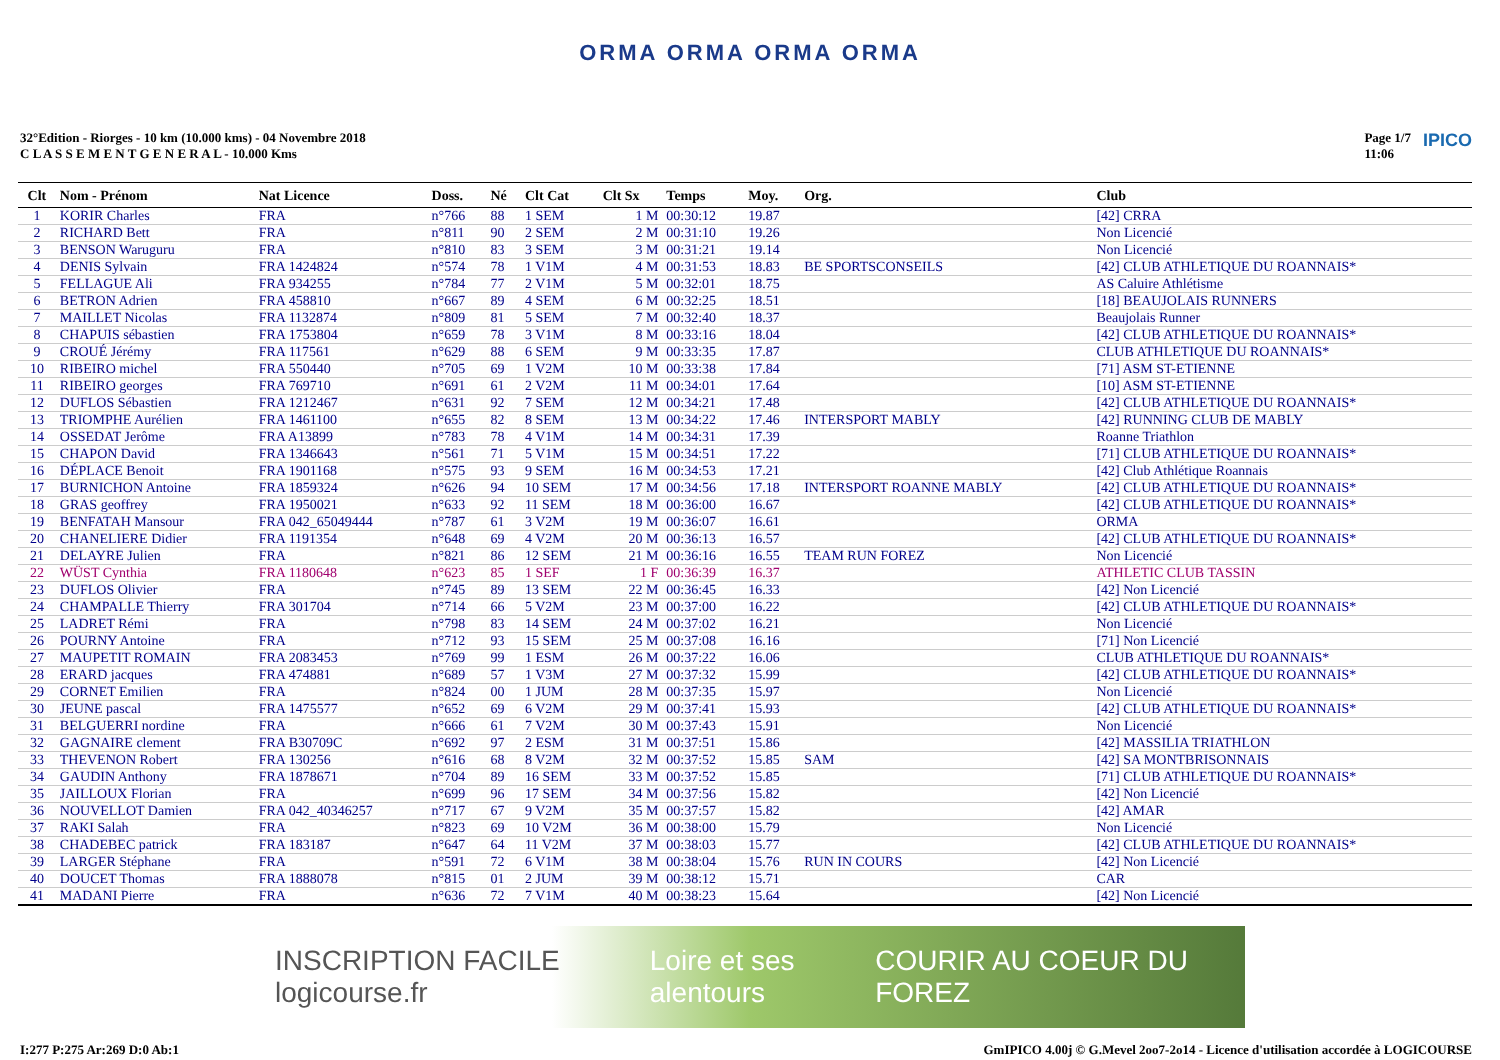ORMA ORMA ORMA ORMA
32°Edition - Riorges - 10 km (10.000 kms) - 04 Novembre 2018
C L A S S E M E N T G E N E R A L - 10.000 Kms
Page 1/7
11:06 IPICO
| Clt | Nom - Prénom | Nat Licence | Doss. | Né | Clt Cat | Clt Sx | Temps | Moy. | Org. | Club |
| --- | --- | --- | --- | --- | --- | --- | --- | --- | --- | --- |
| 1 | KORIR Charles | FRA | n°766 | 88 | 1 SEM | 1 M | 00:30:12 | 19.87 | | [42] CRRA |
| 2 | RICHARD Bett | FRA | n°811 | 90 | 2 SEM | 2 M | 00:31:10 | 19.26 | | Non Licencié |
| 3 | BENSON Waruguru | FRA | n°810 | 83 | 3 SEM | 3 M | 00:31:21 | 19.14 | | Non Licencié |
| 4 | DENIS Sylvain | FRA 1424824 | n°574 | 78 | 1 V1M | 4 M | 00:31:53 | 18.83 | BE SPORTSCONSEILS | [42] CLUB ATHLETIQUE DU ROANNAIS* |
| 5 | FELLAGUE Ali | FRA 934255 | n°784 | 77 | 2 V1M | 5 M | 00:32:01 | 18.75 | | AS Caluire Athlétisme |
| 6 | BETRON Adrien | FRA 458810 | n°667 | 89 | 4 SEM | 6 M | 00:32:25 | 18.51 | | [18] BEAUJOLAIS RUNNERS |
| 7 | MAILLET Nicolas | FRA 1132874 | n°809 | 81 | 5 SEM | 7 M | 00:32:40 | 18.37 | | Beaujolais Runner |
| 8 | CHAPUIS sébastien | FRA 1753804 | n°659 | 78 | 3 V1M | 8 M | 00:33:16 | 18.04 | | [42] CLUB ATHLETIQUE DU ROANNAIS* |
| 9 | CROUÉ Jérémy | FRA 117561 | n°629 | 88 | 6 SEM | 9 M | 00:33:35 | 17.87 | | CLUB ATHLETIQUE DU ROANNAIS* |
| 10 | RIBEIRO michel | FRA 550440 | n°705 | 69 | 1 V2M | 10 M | 00:33:38 | 17.84 | | [71] ASM ST-ETIENNE |
| 11 | RIBEIRO georges | FRA 769710 | n°691 | 61 | 2 V2M | 11 M | 00:34:01 | 17.64 | | [10] ASM ST-ETIENNE |
| 12 | DUFLOS Sébastien | FRA 1212467 | n°631 | 92 | 7 SEM | 12 M | 00:34:21 | 17.48 | | [42] CLUB ATHLETIQUE DU ROANNAIS* |
| 13 | TRIOMPHE Aurélien | FRA 1461100 | n°655 | 82 | 8 SEM | 13 M | 00:34:22 | 17.46 | INTERSPORT MABLY | [42] RUNNING CLUB DE MABLY |
| 14 | OSSEDAT Jerôme | FRA A13899 | n°783 | 78 | 4 V1M | 14 M | 00:34:31 | 17.39 | | Roanne Triathlon |
| 15 | CHAPON David | FRA 1346643 | n°561 | 71 | 5 V1M | 15 M | 00:34:51 | 17.22 | | [71] CLUB ATHLETIQUE DU ROANNAIS* |
| 16 | DÉPLACE Benoit | FRA 1901168 | n°575 | 93 | 9 SEM | 16 M | 00:34:53 | 17.21 | | [42] Club Athlétique Roannais |
| 17 | BURNICHON Antoine | FRA 1859324 | n°626 | 94 | 10 SEM | 17 M | 00:34:56 | 17.18 | INTERSPORT ROANNE MABLY | [42] CLUB ATHLETIQUE DU ROANNAIS* |
| 18 | GRAS geoffrey | FRA 1950021 | n°633 | 92 | 11 SEM | 18 M | 00:36:00 | 16.67 | | [42] CLUB ATHLETIQUE DU ROANNAIS* |
| 19 | BENFATAH Mansour | FRA 042_65049444 | n°787 | 61 | 3 V2M | 19 M | 00:36:07 | 16.61 | | ORMA |
| 20 | CHANELIERE Didier | FRA 1191354 | n°648 | 69 | 4 V2M | 20 M | 00:36:13 | 16.57 | | [42] CLUB ATHLETIQUE DU ROANNAIS* |
| 21 | DELAYRE Julien | FRA | n°821 | 86 | 12 SEM | 21 M | 00:36:16 | 16.55 | TEAM RUN FOREZ | Non Licencié |
| 22 | WÜST Cynthia | FRA 1180648 | n°623 | 85 | 1 SEF | 1 F | 00:36:39 | 16.37 | | ATHLETIC CLUB TASSIN |
| 23 | DUFLOS Olivier | FRA | n°745 | 89 | 13 SEM | 22 M | 00:36:45 | 16.33 | | [42] Non Licencié |
| 24 | CHAMPALLE Thierry | FRA 301704 | n°714 | 66 | 5 V2M | 23 M | 00:37:00 | 16.22 | | [42] CLUB ATHLETIQUE DU ROANNAIS* |
| 25 | LADRET Rémi | FRA | n°798 | 83 | 14 SEM | 24 M | 00:37:02 | 16.21 | | Non Licencié |
| 26 | POURNY Antoine | FRA | n°712 | 93 | 15 SEM | 25 M | 00:37:08 | 16.16 | | [71] Non Licencié |
| 27 | MAUPETIT ROMAIN | FRA 2083453 | n°769 | 99 | 1 ESM | 26 M | 00:37:22 | 16.06 | | CLUB ATHLETIQUE DU ROANNAIS* |
| 28 | ERARD jacques | FRA 474881 | n°689 | 57 | 1 V3M | 27 M | 00:37:32 | 15.99 | | [42] CLUB ATHLETIQUE DU ROANNAIS* |
| 29 | CORNET Emilien | FRA | n°824 | 00 | 1 JUM | 28 M | 00:37:35 | 15.97 | | Non Licencié |
| 30 | JEUNE pascal | FRA 1475577 | n°652 | 69 | 6 V2M | 29 M | 00:37:41 | 15.93 | | [42] CLUB ATHLETIQUE DU ROANNAIS* |
| 31 | BELGUERRI nordine | FRA | n°666 | 61 | 7 V2M | 30 M | 00:37:43 | 15.91 | | Non Licencié |
| 32 | GAGNAIRE clement | FRA B30709C | n°692 | 97 | 2 ESM | 31 M | 00:37:51 | 15.86 | | [42] MASSILIA TRIATHLON |
| 33 | THEVENON Robert | FRA 130256 | n°616 | 68 | 8 V2M | 32 M | 00:37:52 | 15.85 | SAM | [42] SA MONTBRISONNAIS |
| 34 | GAUDIN Anthony | FRA 1878671 | n°704 | 89 | 16 SEM | 33 M | 00:37:52 | 15.85 | | [71] CLUB ATHLETIQUE DU ROANNAIS* |
| 35 | JAILLOUX Florian | FRA | n°699 | 96 | 17 SEM | 34 M | 00:37:56 | 15.82 | | [42] Non Licencié |
| 36 | NOUVELLOT Damien | FRA 042_40346257 | n°717 | 67 | 9 V2M | 35 M | 00:37:57 | 15.82 | | [42] AMAR |
| 37 | RAKI Salah | FRA | n°823 | 69 | 10 V2M | 36 M | 00:38:00 | 15.79 | | Non Licencié |
| 38 | CHADEBEC patrick | FRA 183187 | n°647 | 64 | 11 V2M | 37 M | 00:38:03 | 15.77 | | [42] CLUB ATHLETIQUE DU ROANNAIS* |
| 39 | LARGER Stéphane | FRA | n°591 | 72 | 6 V1M | 38 M | 00:38:04 | 15.76 | RUN IN COURS | [42] Non Licencié |
| 40 | DOUCET Thomas | FRA 1888078 | n°815 | 01 | 2 JUM | 39 M | 00:38:12 | 15.71 | | CAR |
| 41 | MADANI Pierre | FRA | n°636 | 72 | 7 V1M | 40 M | 00:38:23 | 15.64 | | [42] Non Licencié |
INSCRIPTION FACILE logicourse.fr Loire et ses alentours COURIR AU COEUR DU FOREZ
I:277 P:275 Ar:269 D:0 Ab:1 GmIPICO 4.00j © G.Mevel 2oo7-2o14 - Licence d'utilisation accordée à LOGICOURSE